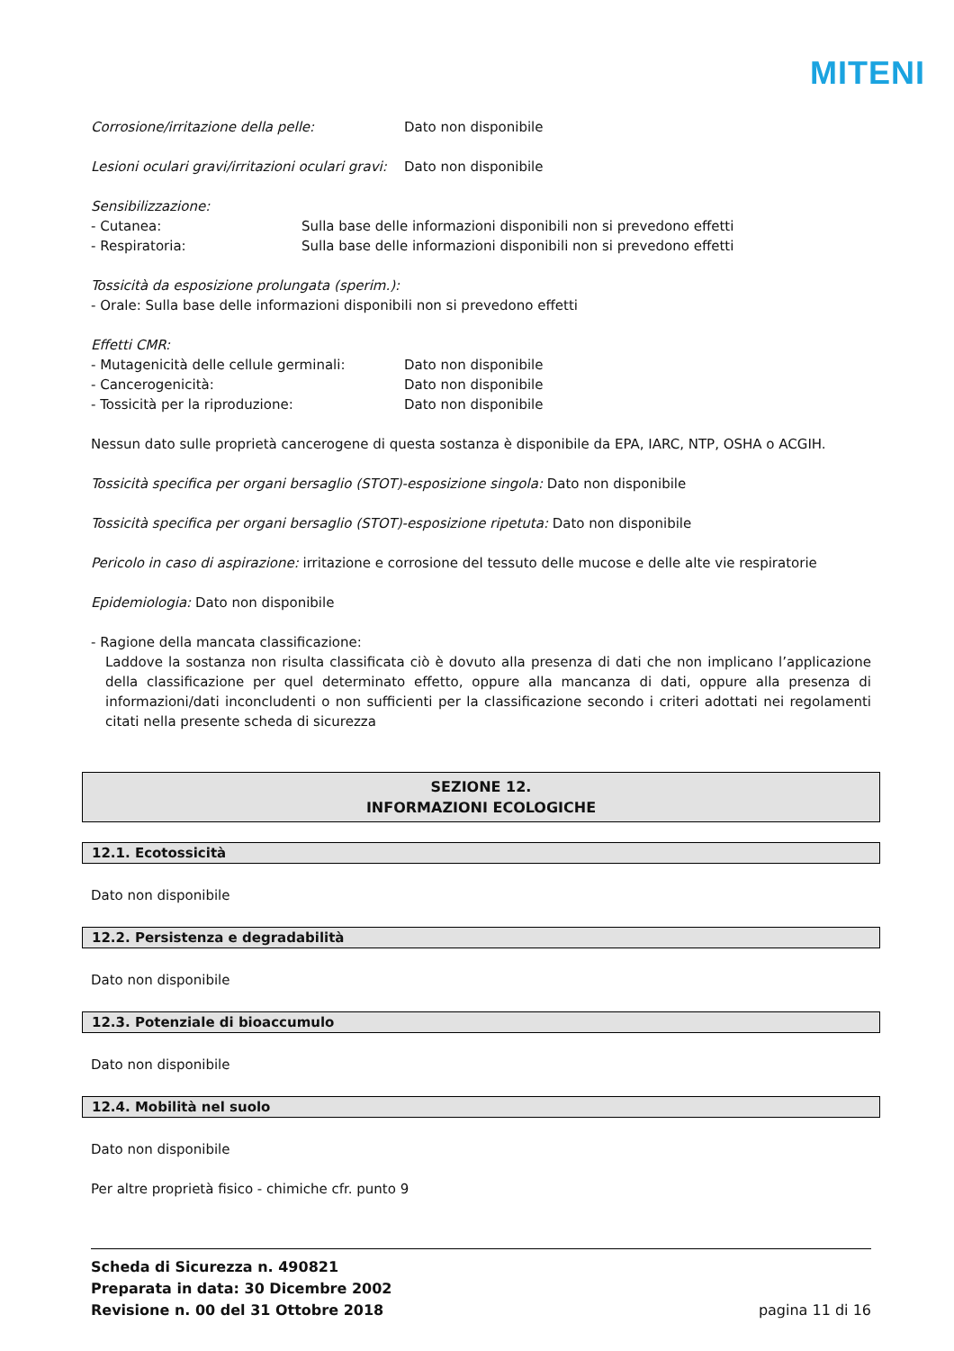MITENI
Corrosione/irritazione della pelle: Dato non disponibile
Lesioni oculari gravi/irritazioni oculari gravi:
Dato non disponibile
Sensibilizzazione:
- Cutanea: Sulla base delle informazioni disponibili non si prevedono effetti
- Respiratoria: Sulla base delle informazioni disponibili non si prevedono effetti
Tossicità da esposizione prolungata (sperim.):
- Orale: Sulla base delle informazioni disponibili non si prevedono effetti
Effetti CMR:
- Mutagenicità delle cellule germinali:
Dato non disponibile
- Cancerogenicità: Dato non disponibile
- Tossicità per la riproduzione: Dato non disponibile
Nessun dato sulle proprietà cancerogene di questa sostanza è disponibile da EPA, IARC, NTP, OSHA o ACGIH.
Tossicità specifica per organi bersaglio (STOT)-esposizione singola: Dato non disponibile
Tossicità specifica per organi bersaglio (STOT)-esposizione ripetuta: Dato non disponibile
Pericolo in caso di aspirazione: irritazione e corrosione del tessuto delle mucose e delle alte vie respiratorie
Epidemiologia: Dato non disponibile
- Ragione della mancata classificazione:
Laddove la sostanza non risulta classificata ciò è dovuto alla presenza di dati che non implicano l’applicazione della classificazione per quel determinato effetto, oppure alla mancanza di dati, oppure alla presenza di informazioni/dati inconcludenti o non sufficienti per la classificazione secondo i criteri adottati nei regolamenti citati nella presente scheda di sicurezza
SEZIONE 12.
INFORMAZIONI ECOLOGICHE
12.1. Ecotossicità
Dato non disponibile
12.2. Persistenza e degradabilità
Dato non disponibile
12.3. Potenziale di bioaccumulo
Dato non disponibile
12.4. Mobilità nel suolo
Dato non disponibile
Per altre proprietà fisico - chimiche cfr. punto 9
Scheda di Sicurezza n. 490821
Preparata in data: 30 Dicembre 2002
Revisione n. 00 del 31 Ottobre 2018
pagina 11 di 16